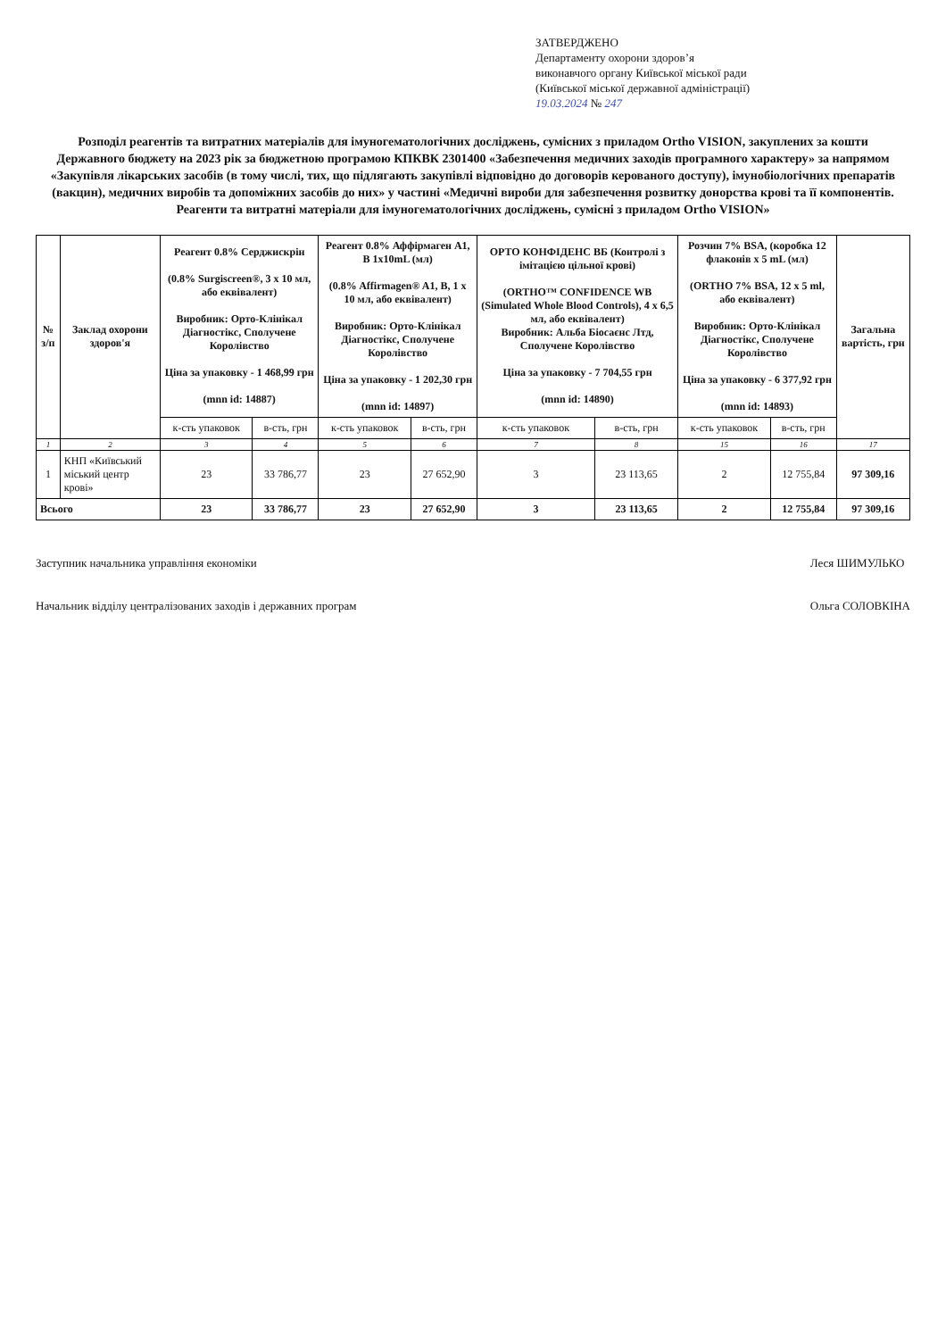ЗАТВЕРДЖЕНО
Департаменту охорони здоров’я
виконавчого органу Київської міської ради
(Київської міської державної адміністрації)
19.03.2024 № 247
Розподіл реагентів та витратних матеріалів для імуногематологічних досліджень, сумісних з приладом Ortho VISION, закуплених за кошти Державного бюджету на 2023 рік за бюджетною програмою КПКВК 2301400 «Забезпечення медичних заходів програмного характеру» за напрямом «Закупівля лікарських засобів (в тому числі, тих, що підлягають закупівлі відповідно до договорів керованого доступу), імунобіологічних препаратів (вакцин), медичних виробів та допоміжних засобів до них» у частині «Медичні вироби для забезпечення розвитку донорства крові та її компонентів. Реагенти та витратні матеріали для імуногематологічних досліджень, сумісні з приладом Ortho VISION»
| № з/п | Заклад охорони здоров'я | Реагент 0.8% Серджискрін (0.8% Surgiscreen®, 3 x 10 мл, або еквівалент) Виробник: Орто-Клінікал Діагностікс, Сполучене Королівство Ціна за упаковку - 1 468,99 грн (mnn id: 14887) | | Реагент 0.8% Аффірмаген А1, В 1x10mL (мл) (0.8% Affirmagen® A1, B, 1 x 10 мл, або еквівалент) Виробник: Орто-Клінікал Діагностікс, Сполучене Королівство Ціна за упаковку - 1 202,30 грн (mnn id: 14897) | | ОРТО КОНФІДЕНС ВБ (Контролі з імітацією цільної крові) (ORTHO™ CONFIDENCE WB (Simulated Whole Blood Controls), 4 x 6,5 мл, або еквівалент) Виробник: Альба Біосаєнс Лтд, Сполучене Королівство Ціна за упаковку - 7 704,55 грн (mnn id: 14890) | | Розчин 7% BSA, (коробка 12 флаконів х 5 mL (мл) (ORTHO 7% BSA, 12 x 5 ml, або еквівалент) Виробник: Орто-Клінікал Діагностікс, Сполучене Королівство Ціна за упаковку - 6 377,92 грн (mnn id: 14893) | | Загальна вартість, грн |
| --- | --- | --- | --- | --- | --- | --- | --- | --- | --- | --- |
| | | к-сть упаковок | в-сть, грн | к-сть упаковок | в-сть, грн | к-сть упаковок | в-сть, грн | к-сть упаковок | в-сть, грн | |
| 1 | 2 | 3 | 4 | 5 | 6 | 7 | 8 | 15 | 16 | 17 |
| 1 | КНП «Київський міський центр крові» | 23 | 33 786,77 | 23 | 27 652,90 | 3 | 23 113,65 | 2 | 12 755,84 | 97 309,16 |
| Всього | | 23 | 33 786,77 | 23 | 27 652,90 | 3 | 23 113,65 | 2 | 12 755,84 | 97 309,16 |
Заступник начальника управління економіки
Начальник відділу централізованих заходів і державних програм
Леся ШИМУЛЬКО
Ольга СОЛОВКІНА